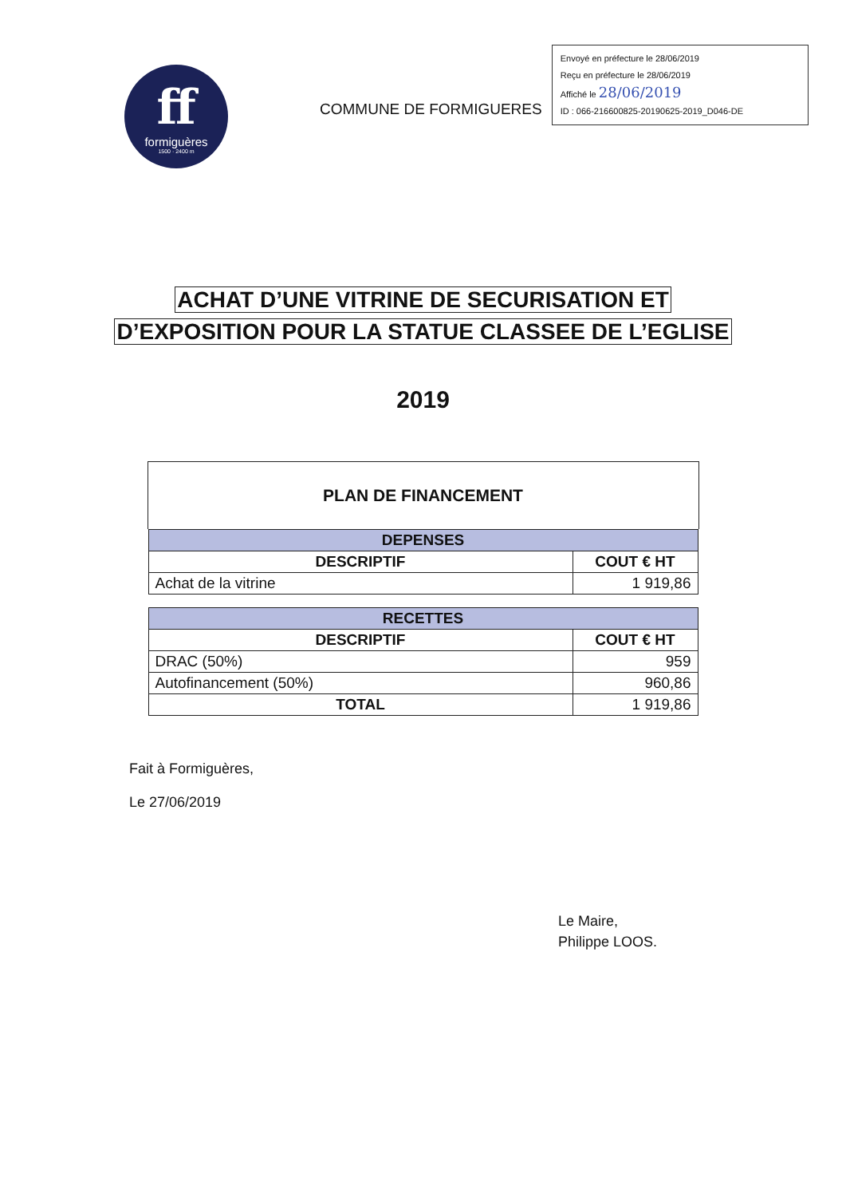ff
formiguères
1500 · 2400 m
COMMUNE DE FORMIGUERES
Envoyé en préfecture le 28/06/2019
Reçu en préfecture le 28/06/2019
Affiché le 28/06/2019
ID : 066-216600825-20190625-2019_D046-DE
ACHAT D’UNE VITRINE DE SECURISATION ET
D’EXPOSITION POUR LA STATUE CLASSEE DE L’EGLISE
2019
PLAN DE FINANCEMENT
| DEPENSES | |
| DESCRIPTIF | COUT € HT |
| Achat de la vitrine | 1 919,86 |
| RECETTES | |
| DESCRIPTIF | COUT € HT |
| DRAC (50%) | 959 |
| Autofinancement (50%) | 960,86 |
| TOTAL | 1 919,86 |
Fait à Formiguères,
Le 27/06/2019
Le Maire,
Philippe LOOS.